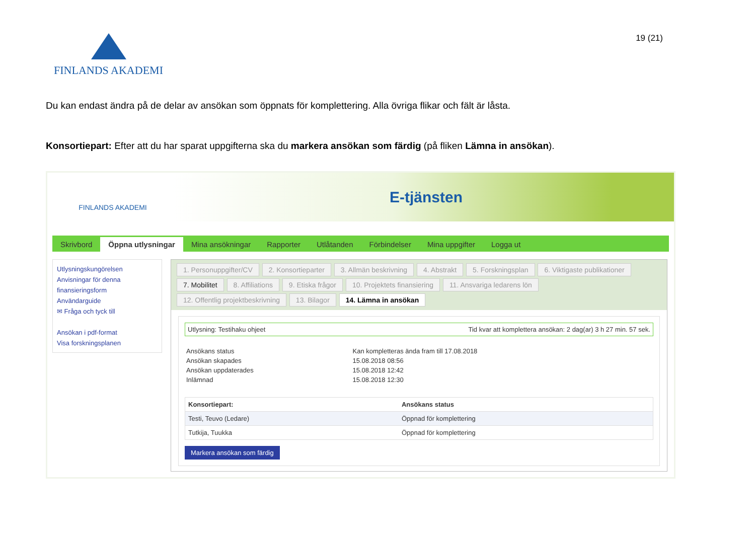19 (21)
FINLANDS AKADEMI
Du kan endast ändra på de delar av ansökan som öppnats för komplettering. Alla övriga flikar och fält är låsta.
Konsortiepart: Efter att du har sparat uppgifterna ska du markera ansökan som färdig (på fliken Lämna in ansökan).
FINLANDS AKADEMI
E-tjänsten
Skrivbord Öppna utlysningar Mina ansökningar Rapporter Utlåtanden Förbindelser Mina uppgifter Logga ut
Utlysningskungörelsen
Anvisningar för denna finansieringsform
Användarguide
✉ Fråga och tyck till
Ansökan i pdf-format
Visa forskningsplanen
1. Personuppgifter/CV 2. Konsortieparter 3. Allmän beskrivning 4. Abstrakt 5. Forskningsplan 6. Viktigaste publikationer
7. Mobilitet 8. Affiliations 9. Etiska frågor 10. Projektets finansiering 11. Ansvariga ledarens lön
12. Offentlig projektbeskrivning 13. Bilagor 14. Lämna in ansökan
Utlysning: Testihaku ohjeet Tid kvar att komplettera ansökan: 2 dag(ar) 3 h 27 min. 57 sek.
| Ansökans status | Kan kompletteras ända fram till 17.08.2018 |
| Ansökan skapades | 15.08.2018 08:56 |
| Ansökan uppdaterades | 15.08.2018 12:42 |
| Inlämnad | 15.08.2018 12:30 |
| Konsortiepart: | Ansökans status |
| --- | --- |
| Testi, Teuvo (Ledare) | Öppnad för komplettering |
| Tutkija, Tuukka | Öppnad för komplettering |
Markera ansökan som färdig